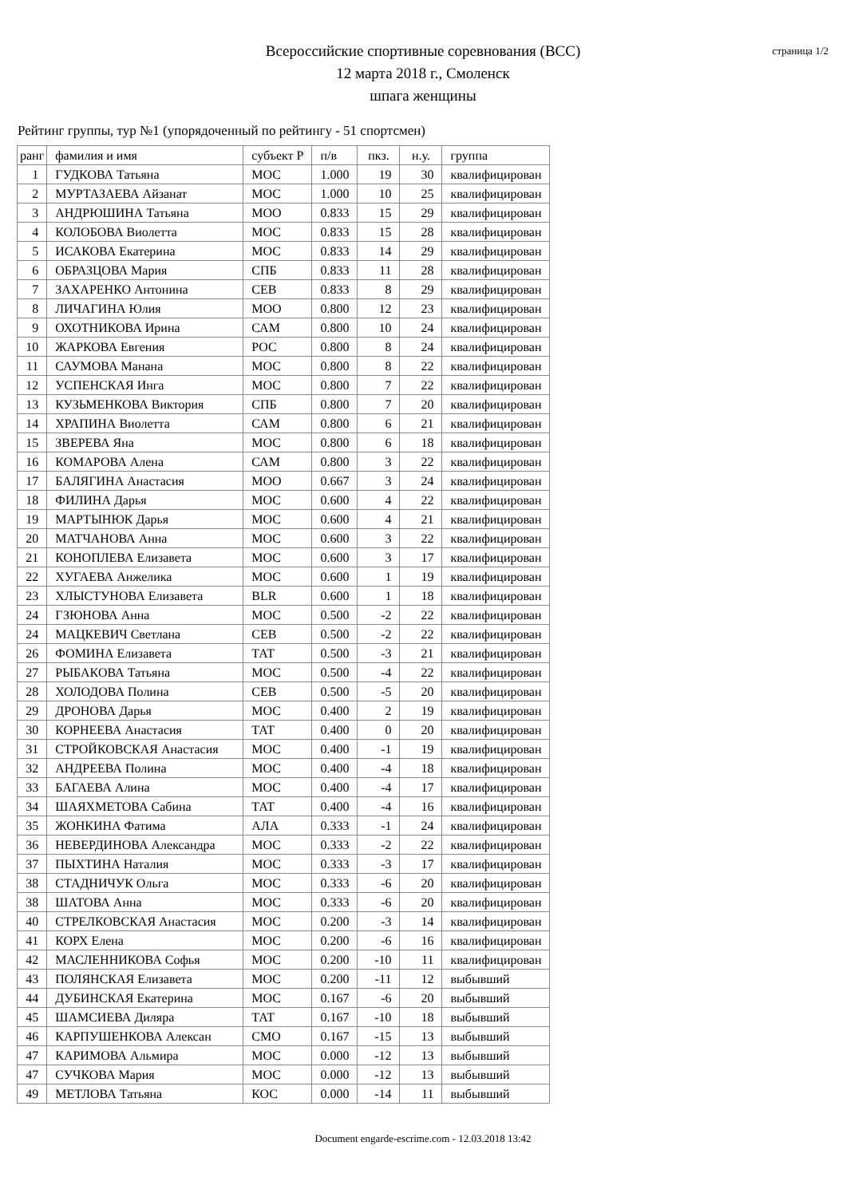страница 1/2
Всероссийские спортивные соревнования (ВСС)
12 марта 2018 г., Смоленск
шпага женщины
Рейтинг группы, тур №1 (упорядоченный по рейтингу - 51 спортсмен)
| ранг | фамилия и имя | субъект Р | п/в | пкз. | н.у. | группа |
| --- | --- | --- | --- | --- | --- | --- |
| 1 | ГУДКОВА Татьяна | МОС | 1.000 | 19 | 30 | квалифицирован |
| 2 | МУРТАЗАЕВА Айзанат | МОС | 1.000 | 10 | 25 | квалифицирован |
| 3 | АНДРЮШИНА Татьяна | МОО | 0.833 | 15 | 29 | квалифицирован |
| 4 | КОЛОБОВА Виолетта | МОС | 0.833 | 15 | 28 | квалифицирован |
| 5 | ИСАКОВА Екатерина | МОС | 0.833 | 14 | 29 | квалифицирован |
| 6 | ОБРАЗЦОВА Мария | СПБ | 0.833 | 11 | 28 | квалифицирован |
| 7 | ЗАХАРЕНКО Антонина | СЕВ | 0.833 | 8 | 29 | квалифицирован |
| 8 | ЛИЧАГИНА Юлия | МОО | 0.800 | 12 | 23 | квалифицирован |
| 9 | ОХОТНИКОВА Ирина | САМ | 0.800 | 10 | 24 | квалифицирован |
| 10 | ЖАРКОВА Евгения | РОС | 0.800 | 8 | 24 | квалифицирован |
| 11 | САУМОВА Манана | МОС | 0.800 | 8 | 22 | квалифицирован |
| 12 | УСПЕНСКАЯ Инга | МОС | 0.800 | 7 | 22 | квалифицирован |
| 13 | КУЗЬМЕНКОВА Виктория | СПБ | 0.800 | 7 | 20 | квалифицирован |
| 14 | ХРАПИНА Виолетта | САМ | 0.800 | 6 | 21 | квалифицирован |
| 15 | ЗВЕРЕВА Яна | МОС | 0.800 | 6 | 18 | квалифицирован |
| 16 | КОМАРОВА Алена | САМ | 0.800 | 3 | 22 | квалифицирован |
| 17 | БАЛЯГИНА Анастасия | МОО | 0.667 | 3 | 24 | квалифицирован |
| 18 | ФИЛИНА Дарья | МОС | 0.600 | 4 | 22 | квалифицирован |
| 19 | МАРТЫНЮК Дарья | МОС | 0.600 | 4 | 21 | квалифицирован |
| 20 | МАТЧАНОВА Анна | МОС | 0.600 | 3 | 22 | квалифицирован |
| 21 | КОНОПЛЕВА Елизавета | МОС | 0.600 | 3 | 17 | квалифицирован |
| 22 | ХУГАЕВА Анжелика | МОС | 0.600 | 1 | 19 | квалифицирован |
| 23 | ХЛЫСТУНОВА Елизавета | BLR | 0.600 | 1 | 18 | квалифицирован |
| 24 | ГЗЮНОВА Анна | МОС | 0.500 | -2 | 22 | квалифицирован |
| 24 | МАЦКЕВИЧ Светлана | СЕВ | 0.500 | -2 | 22 | квалифицирован |
| 26 | ФОМИНА Елизавета | ТАТ | 0.500 | -3 | 21 | квалифицирован |
| 27 | РЫБАКОВА Татьяна | МОС | 0.500 | -4 | 22 | квалифицирован |
| 28 | ХОЛОДОВА Полина | СЕВ | 0.500 | -5 | 20 | квалифицирован |
| 29 | ДРОНОВА Дарья | МОС | 0.400 | 2 | 19 | квалифицирован |
| 30 | КОРНЕЕВА Анастасия | ТАТ | 0.400 | 0 | 20 | квалифицирован |
| 31 | СТРОЙКОВСКАЯ Анастасия | МОС | 0.400 | -1 | 19 | квалифицирован |
| 32 | АНДРЕЕВА Полина | МОС | 0.400 | -4 | 18 | квалифицирован |
| 33 | БАГАЕВА Алина | МОС | 0.400 | -4 | 17 | квалифицирован |
| 34 | ШАЯХМЕТОВА Сабина | ТАТ | 0.400 | -4 | 16 | квалифицирован |
| 35 | ЖОНКИНА Фатима | АЛА | 0.333 | -1 | 24 | квалифицирован |
| 36 | НЕВЕРДИНОВА Александра | МОС | 0.333 | -2 | 22 | квалифицирован |
| 37 | ПЫХТИНА Наталия | МОС | 0.333 | -3 | 17 | квалифицирован |
| 38 | СТАДНИЧУК Ольга | МОС | 0.333 | -6 | 20 | квалифицирован |
| 38 | ШАТОВА Анна | МОС | 0.333 | -6 | 20 | квалифицирован |
| 40 | СТРЕЛКОВСКАЯ Анастасия | МОС | 0.200 | -3 | 14 | квалифицирован |
| 41 | КОРХ Елена | МОС | 0.200 | -6 | 16 | квалифицирован |
| 42 | МАСЛЕННИКОВА Софья | МОС | 0.200 | -10 | 11 | квалифицирован |
| 43 | ПОЛЯНСКАЯ Елизавета | МОС | 0.200 | -11 | 12 | выбывший |
| 44 | ДУБИНСКАЯ Екатерина | МОС | 0.167 | -6 | 20 | выбывший |
| 45 | ШАМСИЕВА Диляра | ТАТ | 0.167 | -10 | 18 | выбывший |
| 46 | КАРПУШЕНКОВА Алексан | СМО | 0.167 | -15 | 13 | выбывший |
| 47 | КАРИМОВА Альмира | МОС | 0.000 | -12 | 13 | выбывший |
| 47 | СУЧКОВА Мария | МОС | 0.000 | -12 | 13 | выбывший |
| 49 | МЕТЛОВА Татьяна | КОС | 0.000 | -14 | 11 | выбывший |
Document engarde-escrime.com - 12.03.2018 13:42